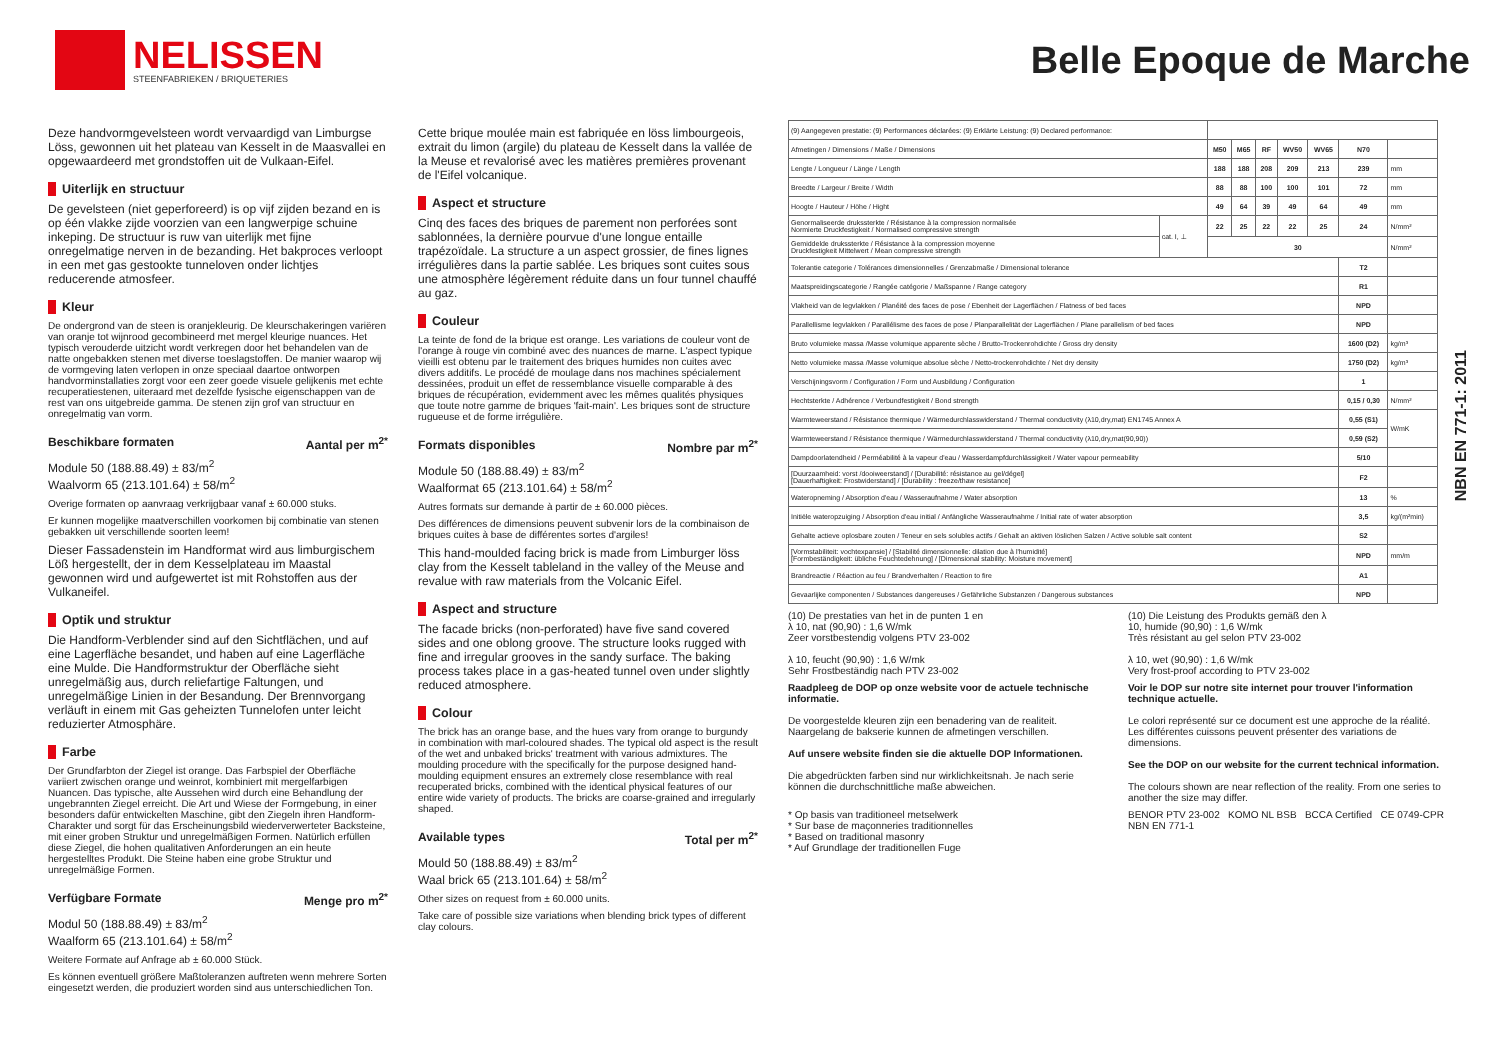NELISSEN
STEENFABRIEKEN / BRIQUETERIES
Belle Epoque de Marche
Deze handvormgevelsteen wordt vervaardigd van Limburgse Löss, gewonnen uit het plateau van Kesselt in de Maasvallei en opgewaardeerd met grondstoffen uit de Vulkaan-Eifel.
Uiterlijk en structuur
De gevelsteen (niet geperforeerd) is op vijf zijden bezand en is op één vlakke zijde voorzien van een langwerpige schuine inkeping. De structuur is ruw van uiterlijk met fijne onregelmatige nerven in de bezanding. Het bakproces verloopt in een met gas gestookte tunneloven onder lichtjes reducerende atmosfeer.
Kleur
De ondergrond van de steen is oranjekleurig. De kleurschakeringen variëren van oranje tot wijnrood gecombineerd met mergel kleurige nuances. Het typisch verouderde uitzicht wordt verkregen door het behandelen van de natte ongebakken stenen met diverse toeslagstoffen. De manier waarop wij de vormgeving laten verlopen in onze speciaal daartoe ontworpen handvorminstallaties zorgt voor een zeer goede visuele gelijkenis met echte recuperatiestenen, uiteraard met dezelfde fysische eigenschappen van de rest van ons uitgebreide gamma. De stenen zijn grof van structuur en onregelmatig van vorm.
Beschikbare formaten Aantal per m<sup>2*</sup>
Module 50 (188.88.49) ± 83/m<sup>2</sup>
Waalvorm 65 (213.101.64) ± 58/m<sup>2</sup>
Overige formaten op aanvraag verkrijgbaar vanaf ± 60.000 stuks.
Er kunnen mogelijke maatverschillen voorkomen bij combinatie van stenen gebakken uit verschillende soorten leem!
Dieser Fassadenstein im Handformat wird aus limburgischem Löß hergestellt, der in dem Kesselplateau im Maastal gewonnen wird und aufgewertet ist mit Rohstoffen aus der Vulkaneifel.
Optik und struktur
Die Handform-Verblender sind auf den Sichtflächen, und auf eine Lagerfläche besandet, und haben auf eine Lagerfläche eine Mulde. Die Handformstruktur der Oberfläche sieht unregelmäßig aus, durch reliefartige Faltungen, und unregelmäßige Linien in der Besandung. Der Brennvorgang verläuft in einem mit Gas geheizten Tunnelofen unter leicht reduzierter Atmosphäre.
Farbe
Der Grundfarbton der Ziegel ist orange. Das Farbspiel der Oberfläche variiert zwischen orange und weinrot, kombiniert mit mergelfarbigen Nuancen. Das typische, alte Aussehen wird durch eine Behandlung der ungebrannten Ziegel erreicht. Die Art und Wiese der Formgebung, in einer besonders dafür entwickelten Maschine, gibt den Ziegeln ihren Handform-Charakter und sorgt für das Erscheinungsbild wiederverwerteter Backsteine, mit einer groben Struktur und unregelmäßigen Formen. Natürlich erfüllen diese Ziegel, die hohen qualitativen Anforderungen an ein heute hergestelltes Produkt. Die Steine haben eine grobe Struktur und unregelmäßige Formen.
Verfügbare Formate Menge pro m<sup>2*</sup>
Modul 50 (188.88.49) ± 83/m<sup>2</sup>
Waalform 65 (213.101.64) ± 58/m<sup>2</sup>
Weitere Formate auf Anfrage ab ± 60.000 Stück.
Es können eventuell größere Maßtoleranzen auftreten wenn mehrere Sorten eingesetzt werden, die produziert worden sind aus unterschiedlichen Ton.
Cette brique moulée main est fabriquée en löss limbourgeois, extrait du limon (argile) du plateau de Kesselt dans la vallée de la Meuse et revalorisé avec les matières premières provenant de l'Eifel volcanique.
Aspect et structure
Cinq des faces des briques de parement non perforées sont sablonnées, la dernière pourvue d'une longue entaille trapézoïdale. La structure a un aspect grossier, de fines lignes irrégulières dans la partie sablée. Les briques sont cuites sous une atmosphère légèrement réduite dans un four tunnel chauffé au gaz.
Couleur
La teinte de fond de la brique est orange. Les variations de couleur vont de l'orange à rouge vin combiné avec des nuances de marne. L'aspect typique vieilli est obtenu par le traitement des briques humides non cuites avec divers additifs. Le procédé de moulage dans nos machines spécialement dessinées, produit un effet de ressemblance visuelle comparable à des briques de récupération, evidemment avec les mêmes qualités physiques que toute notre gamme de briques 'fait-main'. Les briques sont de structure rugueuse et de forme irrégulière.
Formats disponibles Nombre par m<sup>2*</sup>
Module 50 (188.88.49) ± 83/m<sup>2</sup>
Waalformat 65 (213.101.64) ± 58/m<sup>2</sup>
Autres formats sur demande à partir de ± 60.000 pièces.
Des différences de dimensions peuvent subvenir lors de la combinaison de briques cuites à base de différentes sortes d'argiles!
This hand-moulded facing brick is made from Limburger löss clay from the Kesselt tableland in the valley of the Meuse and revalue with raw materials from the Volcanic Eifel.
Aspect and structure
The facade bricks (non-perforated) have five sand covered sides and one oblong groove. The structure looks rugged with fine and irregular grooves in the sandy surface. The baking process takes place in a gas-heated tunnel oven under slightly reduced atmosphere.
Colour
The brick has an orange base, and the hues vary from orange to burgundy in combination with marl-coloured shades. The typical old aspect is the result of the wet and unbaked bricks' treatment with various admixtures. The moulding procedure with the specifically for the purpose designed hand-moulding equipment ensures an extremely close resemblance with real recuperated bricks, combined with the identical physical features of our entire wide variety of products. The bricks are coarse-grained and irregularly shaped.
Available types Total per m<sup>2*</sup>
Mould 50 (188.88.49) ± 83/m<sup>2</sup>
Waal brick 65 (213.101.64) ± 58/m<sup>2</sup>
Other sizes on request from ± 60.000 units.
Take care of possible size variations when blending brick types of different clay colours.
| (9) Aangegeven prestatie: (9) Performances déclarées: (9) Erklärte Leistung: (9) Declared performance: | | | | | | | | |
| Afmetingen / Dimensions / Maße / Dimensions | | M50 | M65 | RF | WV50 | WV65 | N70 | |
| Lengte / Longueur / Länge / Length | | 188 | 188 | 208 | 209 | 213 | 239 | mm |
| Breedte / Largeur / Breite / Width | | 88 | 88 | 100 | 100 | 101 | 72 | mm |
| Hoogte / Hauteur / Höhe / Hight | | 49 | 64 | 39 | 49 | 64 | 49 | mm |
| Genormaliseerde drukssterkte / Résistance à la compression normalisée Normierte Druckfestigkeit / Normalised compressive strength | cat. I, ⊥ | 22 | 25 | 22 | 22 | 25 | 24 | N/mm² |
| Gemiddelde drukssterkte / Résistance à la compression moyenne Druckfestigkeit Mittelwert / Mean compressive strength | | 30 | | | | | | N/mm² |
| Tolerantie categorie / Tolérances dimensionnelles / Grenzabmaße / Dimensional tolerance | | | | | | | T2 | |
| Maatspreidingscategorie / Rangée catégorie / Maßspanne / Range category | | | | | | | R1 | |
| Vlakheid van de legvlakken / Planéité des faces de pose / Ebenheit der Lagerflächen / Flatness of bed faces | | | | | | | NPD | |
| Parallellisme legvlakken / Parallélisme des faces de pose / Planparallelität der Lagerflächen / Plane parallelism of bed faces | | | | | | | NPD | |
| Bruto volumieke massa /Masse volumique apparente sèche / Brutto-Trockenrohdichte / Gross dry density | | | | | | | 1600 (D2) | kg/m³ |
| Netto volumieke massa /Masse volumique absolue sèche / Netto-trockenrohdichte / Net dry density | | | | | | | 1750 (D2) | kg/m³ |
| Verschijningsvorm / Configuration / Form und Ausbildung / Configuration | | | | | | | 1 | |
| Hechtsterkte / Adhérence / Verbundfestigkeit / Bond strength | | | | | | | 0,15 / 0,30 | N/mm² |
| Warmteweerstand / Résistance thermique / Wärmedurchlasswiderstand / Thermal conductivity (λ10,dry,mat) EN1745 Annex A | | | | | | | 0,55 (S1) | W/mK |
| Warmteweerstand / Résistance thermique / Wärmedurchlasswiderstand / Thermal conductivity (λ10,dry,mat(90,90)) | | | | | | | 0,59 (S2) | |
| Dampdoorlatendheid / Perméabilité à la vapeur d'eau / Wasserdampfdurchlässigkeit / Water vapour permeability | | | | | | | 5/10 | |
| [Duurzaamheid: vorst /dooiweerstand] / [Durabilité: résistance au gel/dégel] [Dauerhaftigkeit: Frostwiderstand] / [Durability : freeze/thaw resistance] | | | | | | | F2 | |
| Wateropneming / Absorption d'eau / Wasseraufnahme / Water absorption | | | | | | | 13 | % |
| Initiële wateropzuiging / Absorption d'eau initial / Anfängliche Wasseraufnahme / Initial rate of water absorption | | | | | | | 3,5 | kg/(m²min) |
| Gehalte actieve oplosbare zouten / Teneur en sels solubles actifs / Gehalt an aktiven löslichen Salzen / Active soluble salt content | | | | | | | S2 | |
| [Vormstabiliteit: vochtexpansie] / [Stabilité dimensionnelle: dilation due à l'humidité] [Formbeständigkeit: übliche Feuchtedehnung] / [Dimensional stability: Moisture movement] | | | | | | | NPD | mm/m |
| Brandreactie / Réaction au feu / Brandverhalten / Reaction to fire | | | | | | | A1 | |
| Gevaarlijke componenten / Substances dangereuses / Gefährliche Substanzen / Dangerous substances | | | | | | | NPD | |
(10) De prestaties van het in de punten 1 en
λ 10, nat (90,90) : 1,6 W/mk
Zeer vorstbestendig volgens PTV 23-002
λ 10, feucht (90,90) : 1,6 W/mk
Sehr Frostbeständig nach PTV 23-002
(10) Die Leistung des Produkts gemäß den λ
10, humide (90,90) : 1,6 W/mk
Très résistant au gel selon PTV 23-002
λ 10, wet (90,90) : 1,6 W/mk
Very frost-proof according to PTV 23-002
Raadpleeg de DOP op onze website voor de actuele technische informatie.
De voorgestelde kleuren zijn een benadering van de realiteit. Naargelang de bakserie kunnen de afmetingen verschillen.
Auf unsere website finden sie die aktuelle DOP Informationen.
Die abgedrückten farben sind nur wirklichkeitsnah. Je nach serie können die durchschnittliche maße abweichen.
Voir le DOP sur notre site internet pour trouver l'information technique actuelle.
Le colori représenté sur ce document est une approche de la réalité. Les différentes cuissons peuvent présenter des variations de dimensions.
See the DOP on our website for the current technical information.
The colours shown are near reflection of the reality. From one series to another the size may differ.
* Op basis van traditioneel metselwerk
* Sur base de maçonneries traditionnelles
* Based on traditional masonry
* Auf Grundlage der traditionellen Fuge
BENOR PTV 23-002 KOMO NL BSB BCCA Certified CE 0749-CPR NBN EN 771-1
NBN EN 771-1: 2011